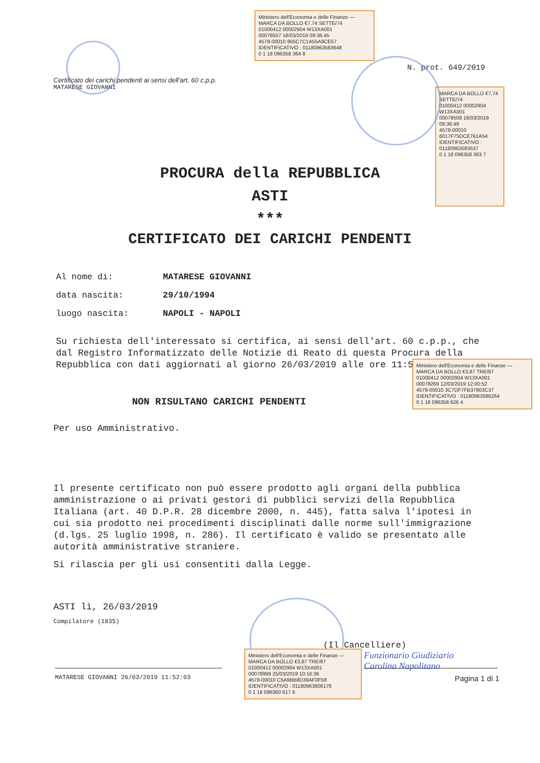Certificato dei carichi pendenti ai sensi dell'art. 60 c.p.p.
MATARESE GIOVANNI
N. prot. 649/2019
Ministero dell'Economia e delle Finanze — MARCA DA BOLLO €7,74 SETTE/74
01000412 00002904 W13XA001
00078507 18/03/2019 09:36:45
4578-00010 865C7C1A55A9CE57
IDENTIFICATIVO : 01180963583648
0 1 18 096358 364 8
MARCA DA BOLLO €7,74 SETTE/74
01000412 00002904 W13XA001
00078508 18/03/2019 09:36:49
4578-00010 6017F75DCE761A54
IDENTIFICATIVO : 01180963583637
0 1 18 096358 363 7
PROCURA della REPUBBLICA
ASTI
***
CERTIFICATO DEI CARICHI PENDENTI
Al nome di: MATARESE GIOVANNI
data nascita: 29/10/1994
luogo nascita: NAPOLI - NAPOLI
Su richiesta dell'interessato si certifica, ai sensi dell'art. 60 c.p.p., che dal Registro Informatizzato delle Notizie di Reato di questa Procura della Repubblica con dati aggiornati al giorno 26/03/2019 alle ore 11:52:03:
NON RISULTANO CARICHI PENDENTI
Per uso Amministrativo.
Ministero dell'Economia e delle Finanze — MARCA DA BOLLO €3,87 TRE/87
01000412 00002904 W13XA001
00078269 12/03/2019 12:00:52
4578-00010 3C7DF7FB37903C37
IDENTIFICATIVO : 01180963586264
0 1 18 096358 626 4
Il presente certificato non può essere prodotto agli organi della pubblica amministrazione o ai privati gestori di pubblici servizi della Repubblica Italiana (art. 40 D.P.R. 28 dicembre 2000, n. 445), fatta salva l'ipotesi in cui sia prodotto nei procedimenti disciplinati dalle norme sull'immigrazione (d.lgs. 25 luglio 1998, n. 286). Il certificato è valido se presentato alle autorità amministrative straniere.
Si rilascia per gli usi consentiti dalla Legge.
ASTI lì, 26/03/2019
Compilatore (1835)
(Il Cancelliere)
Funzionario Giudiziario
Carolina Napolitano
Ministero dell'Economia e delle Finanze — MARCA DA BOLLO €3,87 TRE/87
01000412 00002904 W13XA001
00078998 25/03/2019 10:16:36
4578-00010 C5A9BB8D39AF0F58
IDENTIFICATIVO : 01180963606176
0 1 18 096360 617 6
MATARESE GIOVANNI 26/03/2019 11:52:03 Pagina 1 di 1